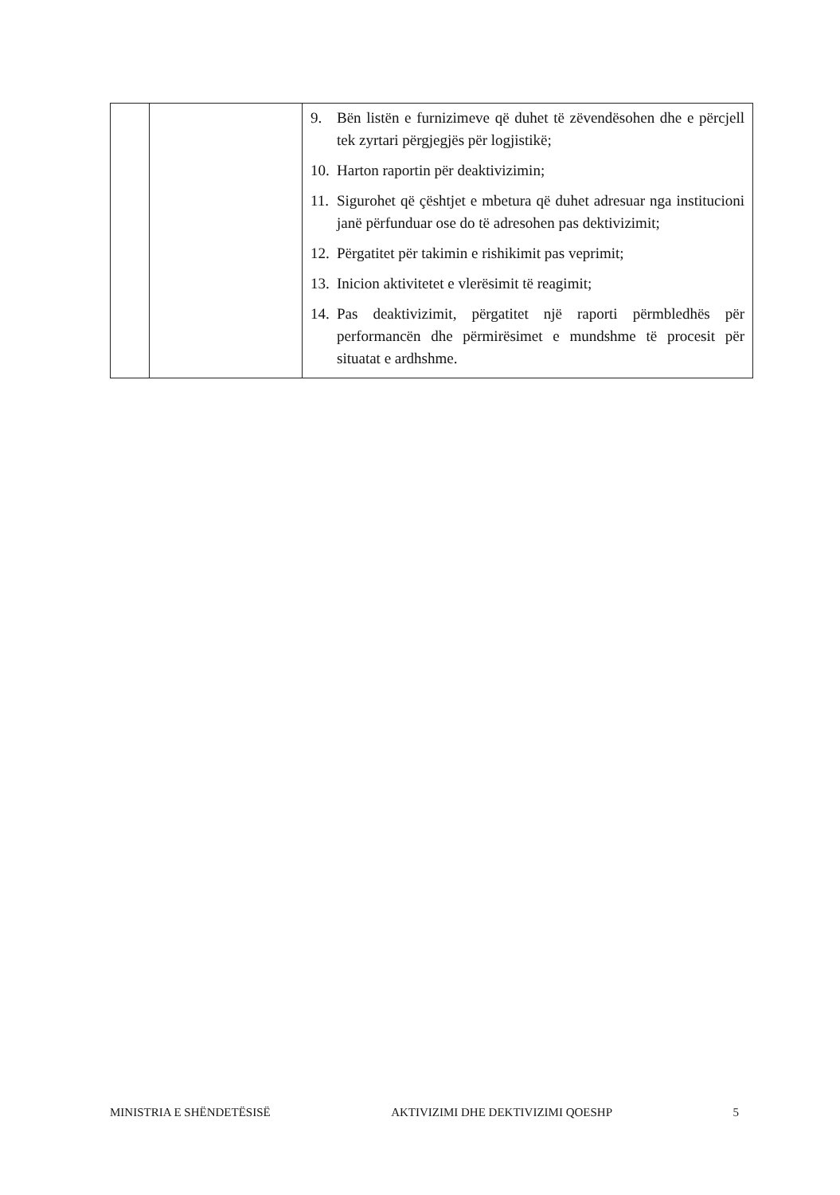| | | 9. Bën listën e furnizimeve që duhet të zëvendësohen dhe e përcjell tek zyrtari përgjegjës për logjistikë; 10. Harton raportin për deaktivizimin; 11. Sigurohet që çështjet e mbetura që duhet adresuar nga institucioni janë përfunduar ose do të adresohen pas dektivizimit; 12. Përgatitet për takimin e rishikimit pas veprimit; 13. Inicion aktivitetet e vlerësimit të reagimit; 14. Pas deaktivizimit, përgatitet një raporti përmbledhës për performancën dhe përmirësimet e mundshme të procesit për situatat e ardhshme. |
MINISTRIA E SHËNDETËSISË AKTIVIZIMI DHE DEKTIVIZIMI QOESHP 5